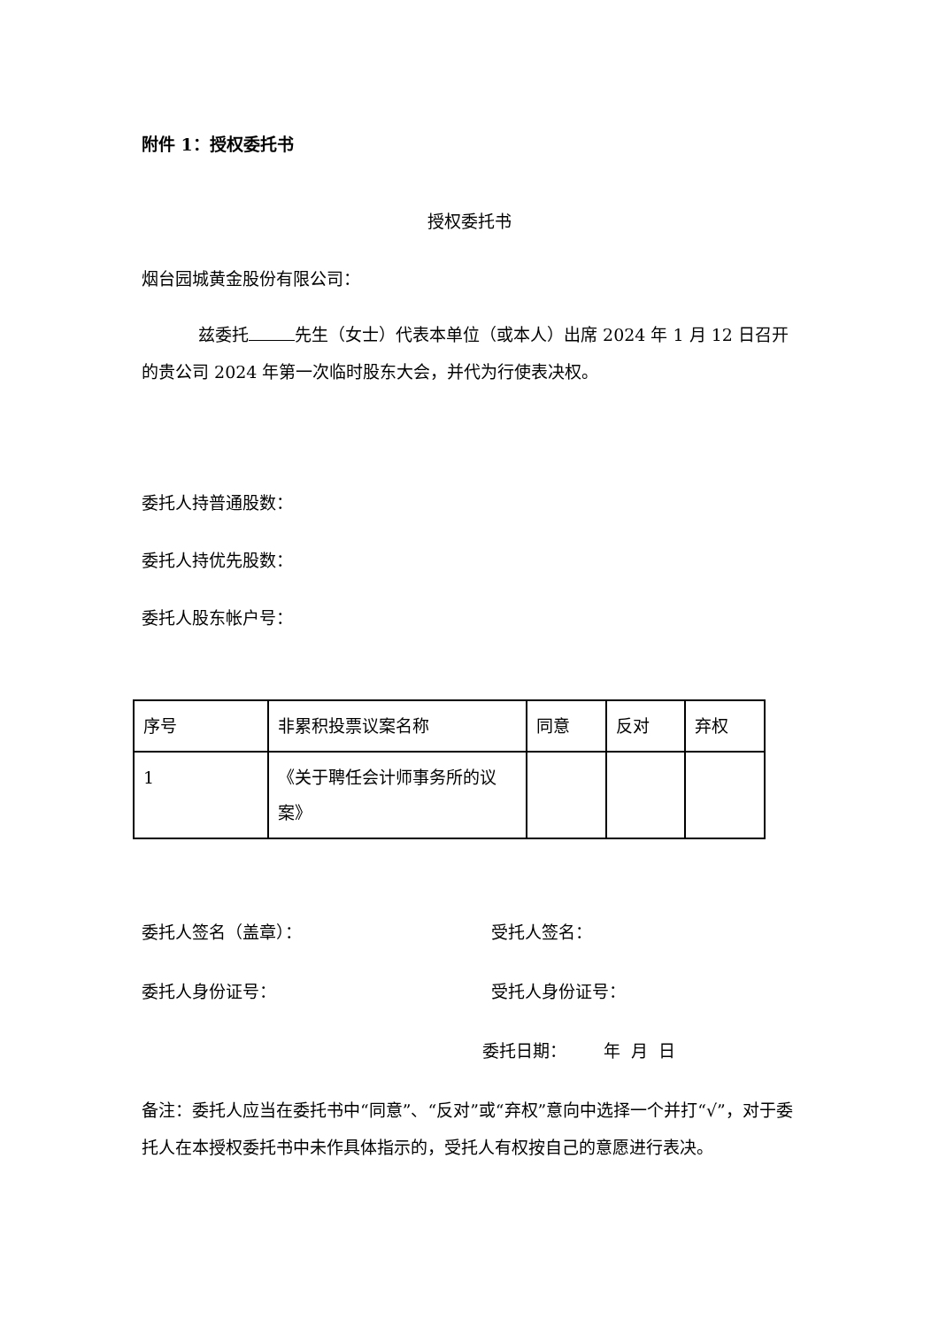附件 1：授权委托书
授权委托书
烟台园城黄金股份有限公司：
兹委托 先生（女士）代表本单位（或本人）出席 2024 年 1 月 12 日召开的贵公司 2024 年第一次临时股东大会，并代为行使表决权。
委托人持普通股数：
委托人持优先股数：
委托人股东帐户号：
| 序号 | 非累积投票议案名称 | 同意 | 反对 | 弃权 |
| 1 | 《关于聘任会计师事务所的议案》 | | | |
委托人签名（盖章）： 受托人签名：
委托人身份证号： 受托人身份证号：
委托日期： 年 月 日
备注：委托人应当在委托书中“同意”、“反对”或“弃权”意向中选择一个并打“√”，对于委托人在本授权委托书中未作具体指示的，受托人有权按自己的意愿进行表决。